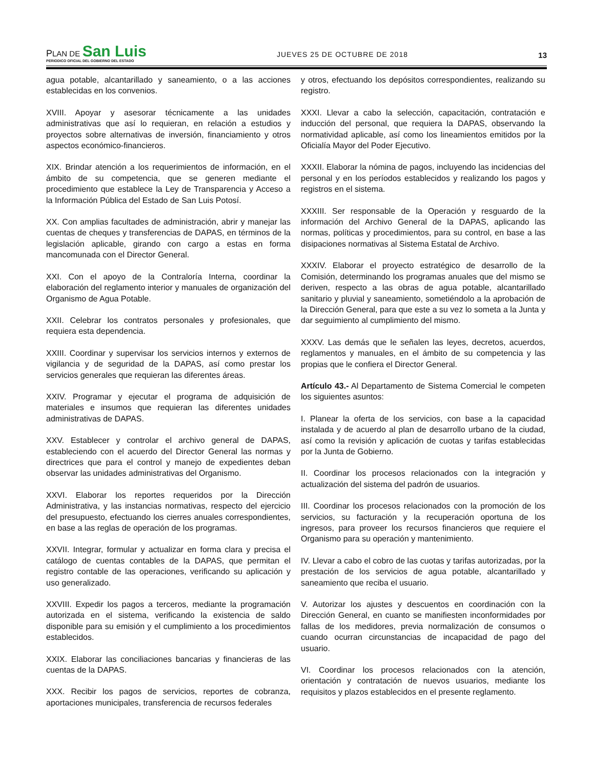PLAN DE San Luis
PERIODICO OFICIAL DEL GOBIERNO DEL ESTADO
JUEVES 25 DE OCTUBRE DE 2018
13
agua potable, alcantarillado y saneamiento, o a las acciones establecidas en los convenios.
XVIII. Apoyar y asesorar técnicamente a las unidades administrativas que así lo requieran, en relación a estudios y proyectos sobre alternativas de inversión, financiamiento y otros aspectos económico-financieros.
XIX. Brindar atención a los requerimientos de información, en el ámbito de su competencia, que se generen mediante el procedimiento que establece la Ley de Transparencia y Acceso a la Información Pública del Estado de San Luis Potosí.
XX. Con amplias facultades de administración, abrir y manejar las cuentas de cheques y transferencias de DAPAS, en términos de la legislación aplicable, girando con cargo a estas en forma mancomunada con el Director General.
XXI. Con el apoyo de la Contraloría Interna, coordinar la elaboración del reglamento interior y manuales de organización del Organismo de Agua Potable.
XXII. Celebrar los contratos personales y profesionales, que requiera esta dependencia.
XXIII. Coordinar y supervisar los servicios internos y externos de vigilancia y de seguridad de la DAPAS, así como prestar los servicios generales que requieran las diferentes áreas.
XXIV. Programar y ejecutar el programa de adquisición de materiales e insumos que requieran las diferentes unidades administrativas de DAPAS.
XXV. Establecer y controlar el archivo general de DAPAS, estableciendo con el acuerdo del Director General las normas y directrices que para el control y manejo de expedientes deban observar las unidades administrativas del Organismo.
XXVI. Elaborar los reportes requeridos por la Dirección Administrativa, y las instancias normativas, respecto del ejercicio del presupuesto, efectuando los cierres anuales correspondientes, en base a las reglas de operación de los programas.
XXVII. Integrar, formular y actualizar en forma clara y precisa el catálogo de cuentas contables de la DAPAS, que permitan el registro contable de las operaciones, verificando su aplicación y uso generalizado.
XXVIII. Expedir los pagos a terceros, mediante la programación autorizada en el sistema, verificando la existencia de saldo disponible para su emisión y el cumplimiento a los procedimientos establecidos.
XXIX. Elaborar las conciliaciones bancarias y financieras de las cuentas de la DAPAS.
XXX. Recibir los pagos de servicios, reportes de cobranza, aportaciones municipales, transferencia de recursos federales
y otros, efectuando los depósitos correspondientes, realizando su registro.
XXXI. Llevar a cabo la selección, capacitación, contratación e inducción del personal, que requiera la DAPAS, observando la normatividad aplicable, así como los lineamientos emitidos por la Oficialía Mayor del Poder Ejecutivo.
XXXII. Elaborar la nómina de pagos, incluyendo las incidencias del personal y en los períodos establecidos y realizando los pagos y registros en el sistema.
XXXIII. Ser responsable de la Operación y resguardo de la información del Archivo General de la DAPAS, aplicando las normas, políticas y procedimientos, para su control, en base a las disipaciones normativas al Sistema Estatal de Archivo.
XXXIV. Elaborar el proyecto estratégico de desarrollo de la Comisión, determinando los programas anuales que del mismo se deriven, respecto a las obras de agua potable, alcantarillado sanitario y pluvial y saneamiento, sometiéndolo a la aprobación de la Dirección General, para que este a su vez lo someta a la Junta y dar seguimiento al cumplimiento del mismo.
XXXV. Las demás que le señalen las leyes, decretos, acuerdos, reglamentos y manuales, en el ámbito de su competencia y las propias que le confiera el Director General.
Artículo 43.- Al Departamento de Sistema Comercial le competen los siguientes asuntos:
I. Planear la oferta de los servicios, con base a la capacidad instalada y de acuerdo al plan de desarrollo urbano de la ciudad, así como la revisión y aplicación de cuotas y tarifas establecidas por la Junta de Gobierno.
II. Coordinar los procesos relacionados con la integración y actualización del sistema del padrón de usuarios.
III. Coordinar los procesos relacionados con la promoción de los servicios, su facturación y la recuperación oportuna de los ingresos, para proveer los recursos financieros que requiere el Organismo para su operación y mantenimiento.
IV. Llevar a cabo el cobro de las cuotas y tarifas autorizadas, por la prestación de los servicios de agua potable, alcantarillado y saneamiento que reciba el usuario.
V. Autorizar los ajustes y descuentos en coordinación con la Dirección General, en cuanto se manifiesten inconformidades por fallas de los medidores, previa normalización de consumos o cuando ocurran circunstancias de incapacidad de pago del usuario.
VI. Coordinar los procesos relacionados con la atención, orientación y contratación de nuevos usuarios, mediante los requisitos y plazos establecidos en el presente reglamento.